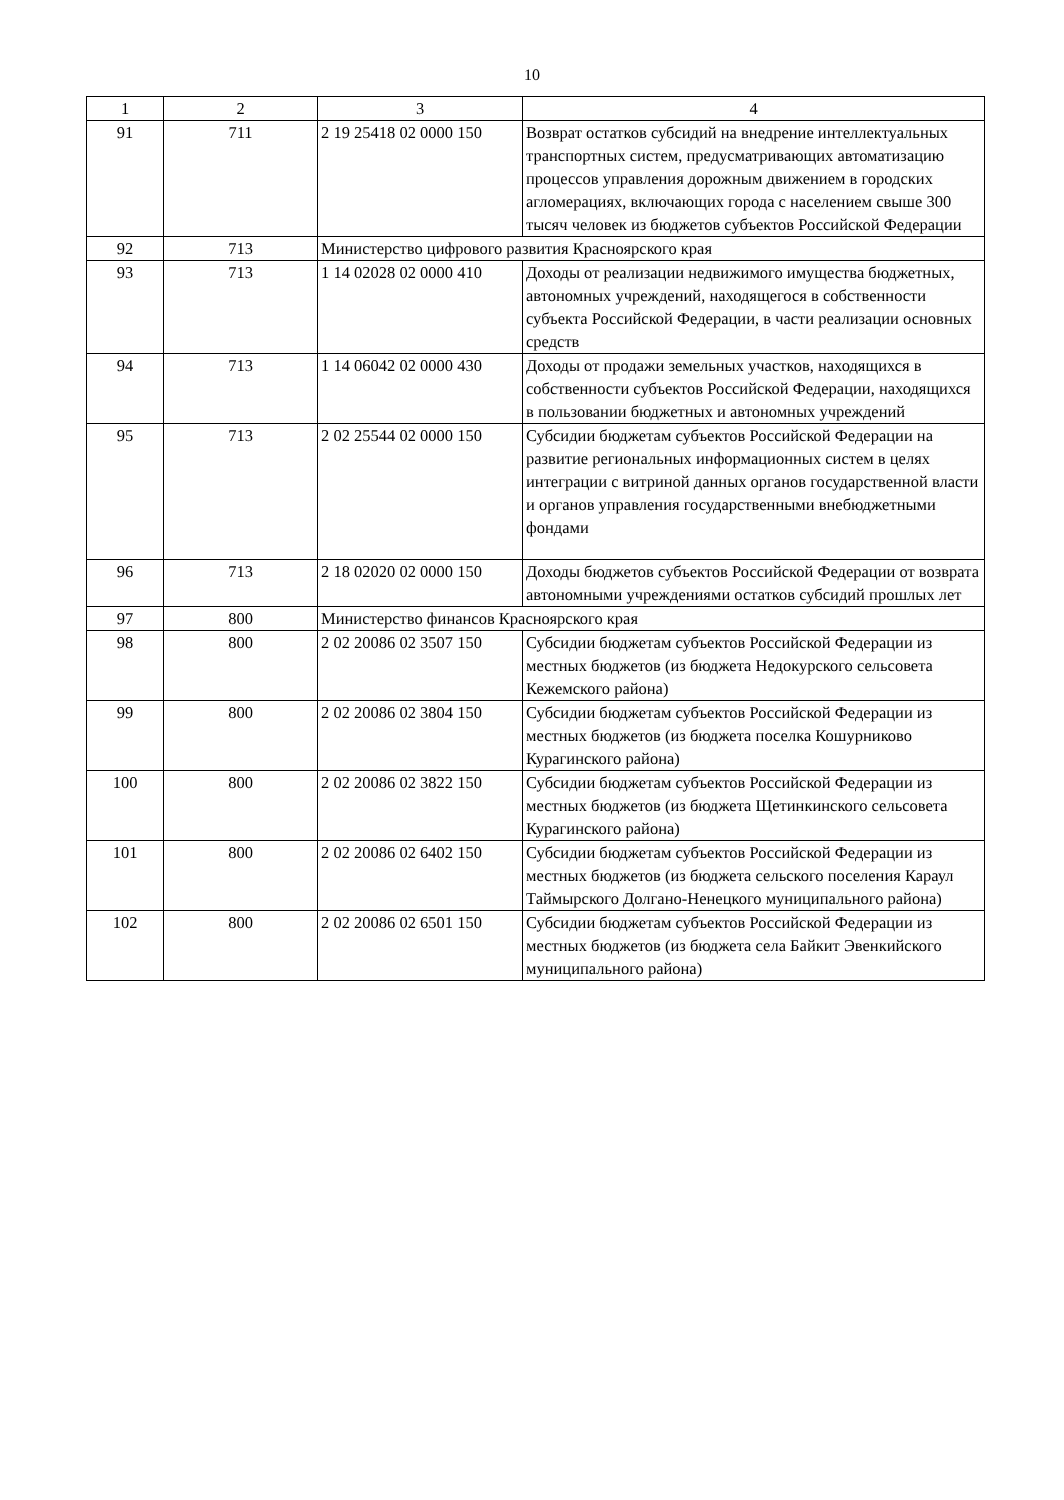10
| 1 | 2 | 3 | 4 |
| 91 | 711 | 2 19 25418 02 0000 150 | Возврат остатков субсидий на внедрение интеллектуальных транспортных систем, предусматривающих автоматизацию процессов управления дорожным движением в городских агломерациях, включающих города с населением свыше 300 тысяч человек из бюджетов субъектов Российской Федерации |
| 92 | 713 | Министерство цифрового развития Красноярского края | |
| 93 | 713 | 1 14 02028 02 0000 410 | Доходы от реализации недвижимого имущества бюджетных, автономных учреждений, находящегося в собственности субъекта Российской Федерации, в части реализации основных средств |
| 94 | 713 | 1 14 06042 02 0000 430 | Доходы от продажи земельных участков, находящихся в собственности субъектов Российской Федерации, находящихся в пользовании бюджетных и автономных учреждений |
| 95 | 713 | 2 02 25544 02 0000 150 | Субсидии бюджетам субъектов Российской Федерации на развитие региональных информационных систем в целях интеграции с витриной данных органов государственной власти и органов управления государственными внебюджетными фондами |
| 96 | 713 | 2 18 02020 02 0000 150 | Доходы бюджетов субъектов Российской Федерации от возврата автономными учреждениями остатков субсидий прошлых лет |
| 97 | 800 | Министерство финансов Красноярского края | |
| 98 | 800 | 2 02 20086 02 3507 150 | Субсидии бюджетам субъектов Российской Федерации из местных бюджетов (из бюджета Недокурского сельсовета Кежемского района) |
| 99 | 800 | 2 02 20086 02 3804 150 | Субсидии бюджетам субъектов Российской Федерации из местных бюджетов (из бюджета поселка Кошурниково Курагинского района) |
| 100 | 800 | 2 02 20086 02 3822 150 | Субсидии бюджетам субъектов Российской Федерации из местных бюджетов (из бюджета Щетинкинского сельсовета Курагинского района) |
| 101 | 800 | 2 02 20086 02 6402 150 | Субсидии бюджетам субъектов Российской Федерации из местных бюджетов (из бюджета сельского поселения Караул Таймырского Долгано-Ненецкого муниципального района) |
| 102 | 800 | 2 02 20086 02 6501 150 | Субсидии бюджетам субъектов Российской Федерации из местных бюджетов (из бюджета села Байкит Эвенкийского муниципального района) |